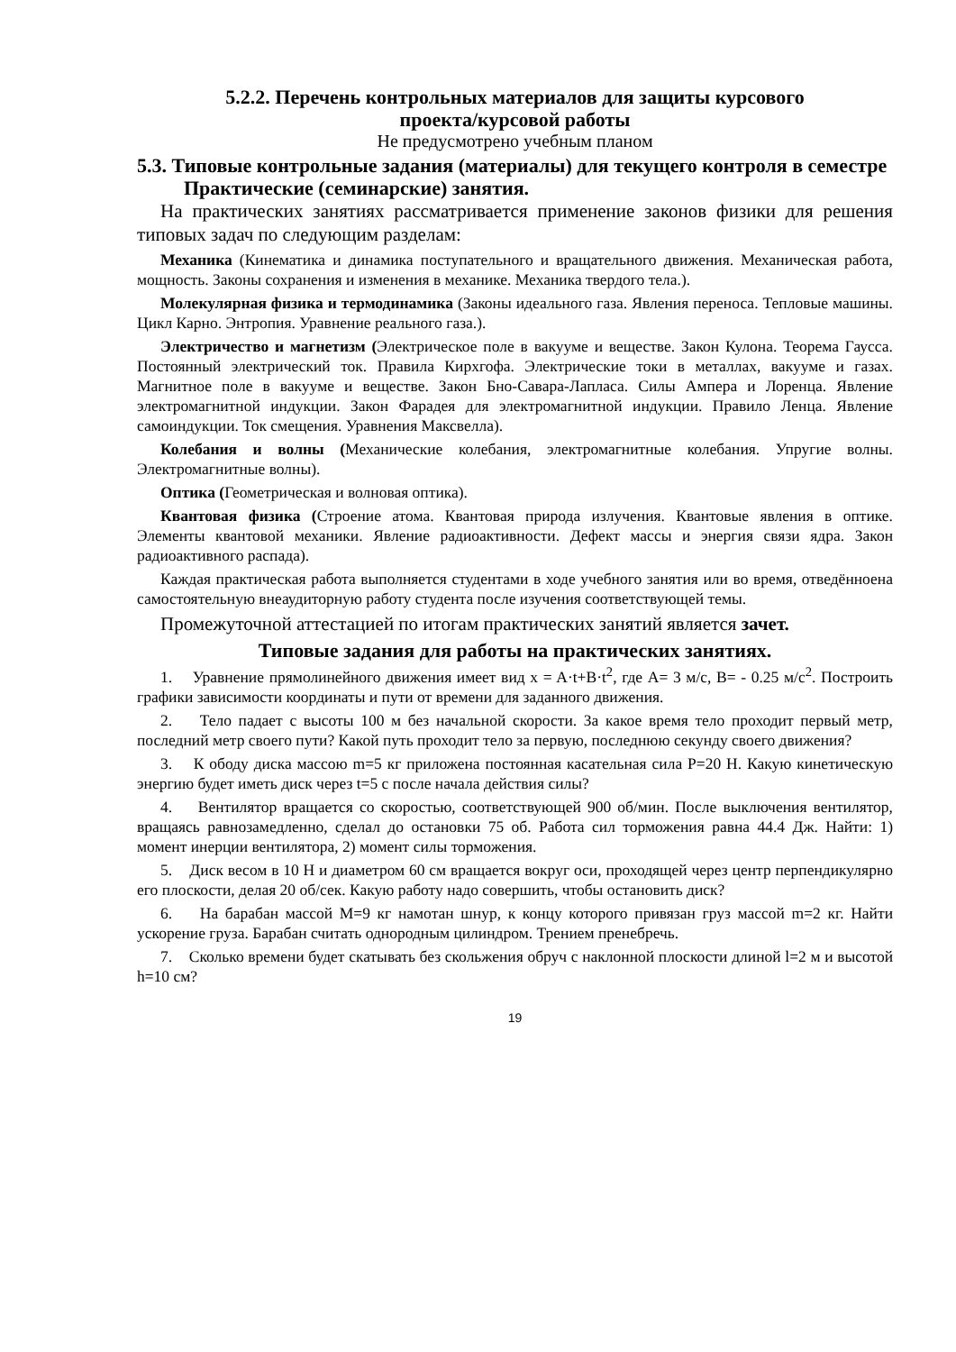5.2.2. Перечень контрольных материалов для защиты курсового
проекта/курсовой работы
Не предусмотрено учебным планом
5.3. Типовые контрольные задания (материалы) для текущего контроля в семестре
Практические (семинарские) занятия.
На практических занятиях рассматривается применение законов физики для решения типовых задач по следующим разделам:
Механика (Кинематика и динамика поступательного и вращательного движения. Механическая работа, мощность. Законы сохранения и изменения в механике. Механика твердого тела.).
Молекулярная физика и термодинамика (Законы идеального газа. Явления переноса. Тепловые машины. Цикл Карно. Энтропия. Уравнение реального газа.).
Электричество и магнетизм (Электрическое поле в вакууме и веществе. Закон Кулона. Теорема Гаусса. Постоянный электрический ток. Правила Кирхгофа. Электрические токи в металлах, вакууме и газах. Магнитное поле в вакууме и веществе. Закон Бно-Савара-Лапласа. Силы Ампера и Лоренца. Явление электромагнитной индукции. Закон Фарадея для электромагнитной индукции. Правило Ленца. Явление самоиндукции. Ток смещения. Уравнения Максвелла).
Колебания и волны (Механические колебания, электромагнитные колебания. Упругие волны. Электромагнитные волны).
Оптика (Геометрическая и волновая оптика).
Квантовая физика (Строение атома. Квантовая природа излучения. Квантовые явления в оптике. Элементы квантовой механики. Явление радиоактивности. Дефект массы и энергия связи ядра. Закон радиоактивного распада).
Каждая практическая работа выполняется студентами в ходе учебного занятия или во время, отведённоена самостоятельную внеаудиторную работу студента после изучения соответствующей темы.
Промежуточной аттестацией по итогам практических занятий является зачет.
Типовые задания для работы на практических занятиях.
1. Уравнение прямолинейного движения имеет вид x = A·t+B·t<sup>2</sup>, где A= 3 м/с, B= - 0.25 м/с<sup>2</sup>. Построить графики зависимости координаты и пути от времени для заданного движения.
2. Тело падает с высоты 100 м без начальной скорости. За какое время тело проходит первый метр, последний метр своего пути? Какой путь проходит тело за первую, последнюю секунду своего движения?
3. К ободу диска массою m=5 кг приложена постоянная касательная сила P=20 Н. Какую кинетическую энергию будет иметь диск через t=5 с после начала действия силы?
4. Вентилятор вращается со скоростью, соответствующей 900 об/мин. После выключения вентилятор, вращаясь равнозамедленно, сделал до остановки 75 об. Работа сил торможения равна 44.4 Дж. Найти: 1) момент инерции вентилятора, 2) момент силы торможения.
5. Диск весом в 10 Н и диаметром 60 см вращается вокруг оси, проходящей через центр перпендикулярно его плоскости, делая 20 об/сек. Какую работу надо совершить, чтобы остановить диск?
6. На барабан массой M=9 кг намотан шнур, к концу которого привязан груз массой m=2 кг. Найти ускорение груза. Барабан считать однородным цилиндром. Трением пренебречь.
7. Сколько времени будет скатывать без скольжения обруч с наклонной плоскости длиной l=2 м и высотой h=10 см?
19